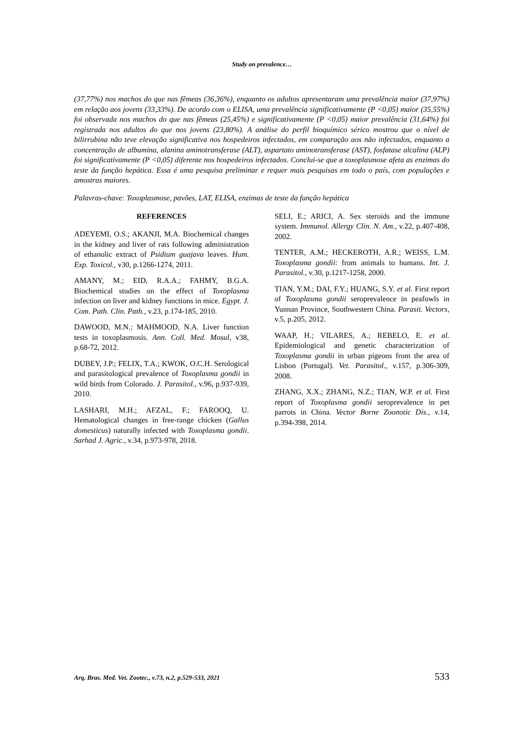Study on prevalence…
(37,77%) nos machos do que nas fêmeas (36,36%), enquanto os adultos apresentaram uma prevalência maior (37,97%) em relação aos jovens (33,33%). De acordo com o ELISA, uma prevalência significativamente (P <0,05) maior (35,55%) foi observada nos machos do que nas fêmeas (25,45%) e significativamente (P <0,05) maior prevalência (31,64%) foi registrada nos adultos do que nos jovens (23,80%). A análise do perfil bioquímico sérico mostrou que o nível de bilirrubina não teve elevação significativa nos hospedeiros infectados, em comparação aos não infectados, enquanto a concentração de albumina, alanina aminotransferase (ALT), aspartato aminotransferase (AST), fosfatase alcalina (ALP) foi significativamente (P <0,05) diferente nos hospedeiros infectados. Conclui-se que a toxoplasmose afeta as enzimas do teste da função hepática. Essa é uma pesquisa preliminar e requer mais pesquisas em todo o país, com populações e amostras maiores.
Palavras-chave: Toxoplasmose, pavões, LAT, ELISA, enzimas de teste da função hepática
REFERENCES
ADEYEMI, O.S.; AKANJI, M.A. Biochemical changes in the kidney and liver of rats following administration of ethanolic extract of Psidium guajava leaves. Hum. Exp. Toxicol., v30, p.1266-1274, 2011.
AMANY, M.; EID, R.A.A.; FAHMY, B.G.A. Biochemical studies on the effect of Toxoplasma infection on liver and kidney functions in mice. Egypt. J. Com. Path. Clin. Path., v.23, p.174-185, 2010.
DAWOOD, M.N.; MAHMOOD, N.A. Liver function tests in toxoplasmosis. Ann. Coll. Med. Mosul, v38, p.68-72, 2012.
DUBEY, J.P.; FELIX, T.A.; KWOK, O.C.H. Serological and parasitological prevalence of Toxoplasma gondii in wild birds from Colorado. J. Parasitol., v.96, p.937-939, 2010.
LASHARI, M.H.; AFZAL, F.; FAROOQ, U. Hematological changes in free-range chicken (Gallus domesticus) naturally infected with Toxoplasma gondii. Sarhad J. Agric., v.34, p.973-978, 2018.
SELI, E.; ARICI, A. Sex steroids and the immune system. Immunol. Allergy Clin. N. Am., v.22, p.407-408, 2002.
TENTER, A.M.; HECKEROTH, A.R.; WEISS, L.M. Toxoplasma gondii: from animals to humans. Int. J. Parasitol., v.30, p.1217-1258, 2000.
TIAN, Y.M.; DAI, F.Y.; HUANG, S.Y. et al. First report of Toxoplasma gondii seroprevalence in peafowls in Yunnan Province, Southwestern China. Parasit. Vectors, v.5, p.205, 2012.
WAAP, H.; VILARES, A.; REBELO, E. et al. Epidemiological and genetic characterization of Toxoplasma gondii in urban pigeons from the area of Lisbon (Portugal). Vet. Parasitol., v.157, p.306-309, 2008.
ZHANG, X.X.; ZHANG, N.Z.; TIAN, W.P. et al. First report of Toxoplasma gondii seroprevalence in pet parrots in China. Vector Borne Zoonotic Dis., v.14, p.394-398, 2014.
Arq. Bras. Med. Vet. Zootec., v.73, n.2, p.529-533, 2021 533